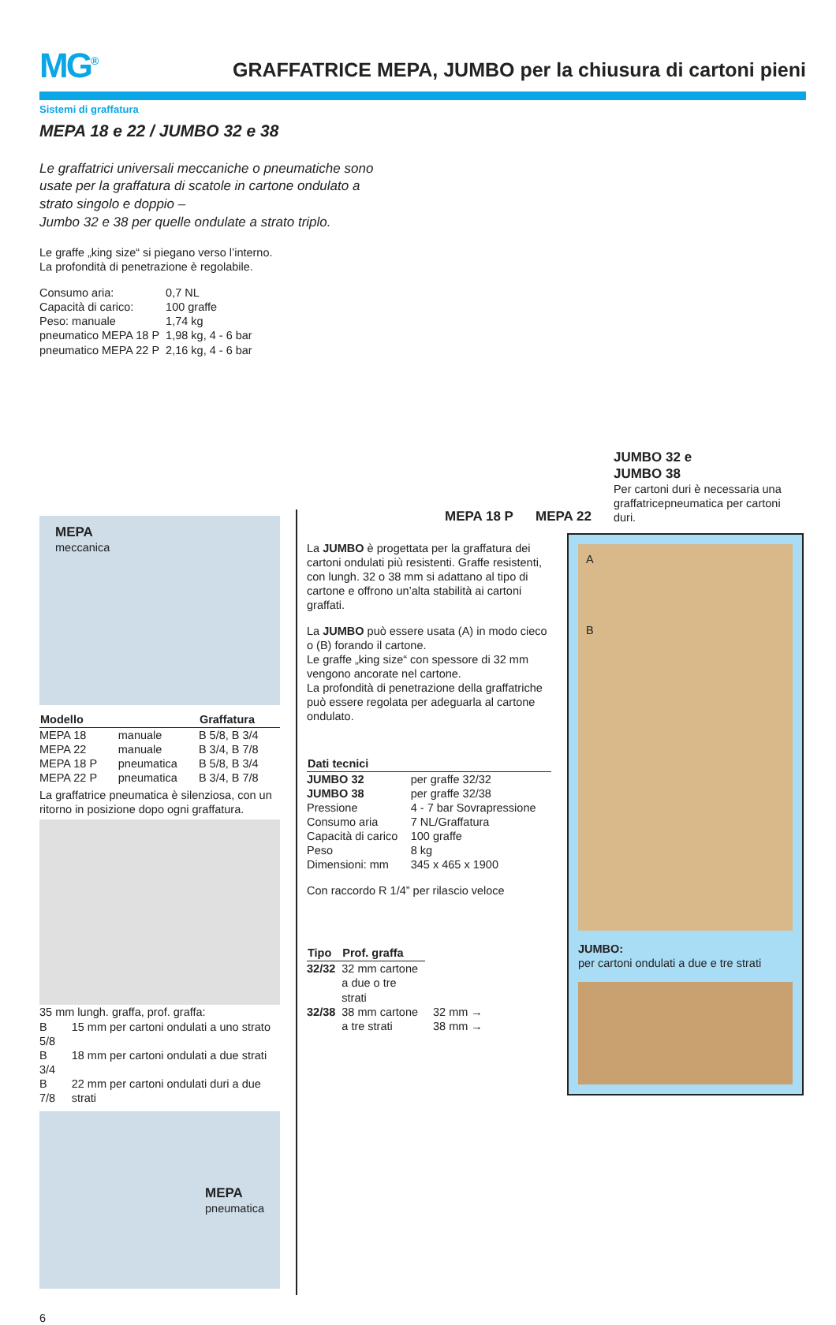MG<sup>®</sup>
GRAFFATRICE MEPA, JUMBO per la chiusura di cartoni pieni
Sistemi di graffatura
MEPA 18 e 22 / JUMBO 32 e 38
Le graffatrici universali meccaniche o pneumatiche sono usate per la graffatura di scatole in cartone ondulato a strato singolo e doppio –
Jumbo 32 e 38 per quelle ondulate a strato triplo.
Le graffe „king size“ si piegano verso l’interno.
La profondità di penetrazione è regolabile.
| Consumo aria: | 0,7 NL |
| Capacità di carico: | 100 graffe |
| Peso: manuale | 1,74 kg |
| pneumatico MEPA 18 P | 1,98 kg, 4 - 6 bar |
| pneumatico MEPA 22 P | 2,16 kg, 4 - 6 bar |
MEPA 18 P MEPA 22
JUMBO 32 e
JUMBO 38
Per cartoni duri è necessaria una graffatricepneumatica per cartoni duri.
MEPA
meccanica
| Modello | | Graffatura |
| --- | --- | --- |
| MEPA 18 | manuale | B 5/8, B 3/4 |
| MEPA 22 | manuale | B 3/4, B 7/8 |
| MEPA 18 P | pneumatica | B 5/8, B 3/4 |
| MEPA 22 P | pneumatica | B 3/4, B 7/8 |
La graffatrice pneumatica è silenziosa, con un ritorno in posizione dopo ogni graffatura.
| 35 mm lungh. graffa, prof. graffa: | |
| B 5/8 | 15 mm per cartoni ondulati a uno strato |
| B 3/4 | 18 mm per cartoni ondulati a due strati |
| B 7/8 | 22 mm per cartoni ondulati duri a due strati |
MEPA
pneumatica
La JUMBO è progettata per la graffatura dei cartoni ondulati più resistenti. Graffe resistenti, con lungh. 32 o 38 mm si adattano al tipo di cartone e offrono un’alta stabilità ai cartoni graffati.
La JUMBO può essere usata (A) in modo cieco o (B) forando il cartone.
Le graffe „king size“ con spessore di 32 mm vengono ancorate nel cartone.
La profondità di penetrazione della graffatriche può essere regolata per adeguarla al cartone ondulato.
| Dati tecnici | |
| --- | --- |
| JUMBO 32 | per graffe 32/32 |
| JUMBO 38 | per graffe 32/38 |
| Pressione | 4 - 7 bar Sovrapressione |
| Consumo aria | 7 NL/Graffatura |
| Capacità di carico | 100 graffe |
| Peso | 8 kg |
| Dimensioni: mm | 345 x 465 x 1900 |
Con raccordo R 1/4” per rilascio veloce
| Tipo | Prof. graffa |
| --- | --- |
| 32/32 | 32 mm cartone a due o tre strati |
| 32/38 | 38 mm cartone a tre strati |
32 mm →
38 mm →
A
B
JUMBO:
per cartoni ondulati a due e tre strati
6